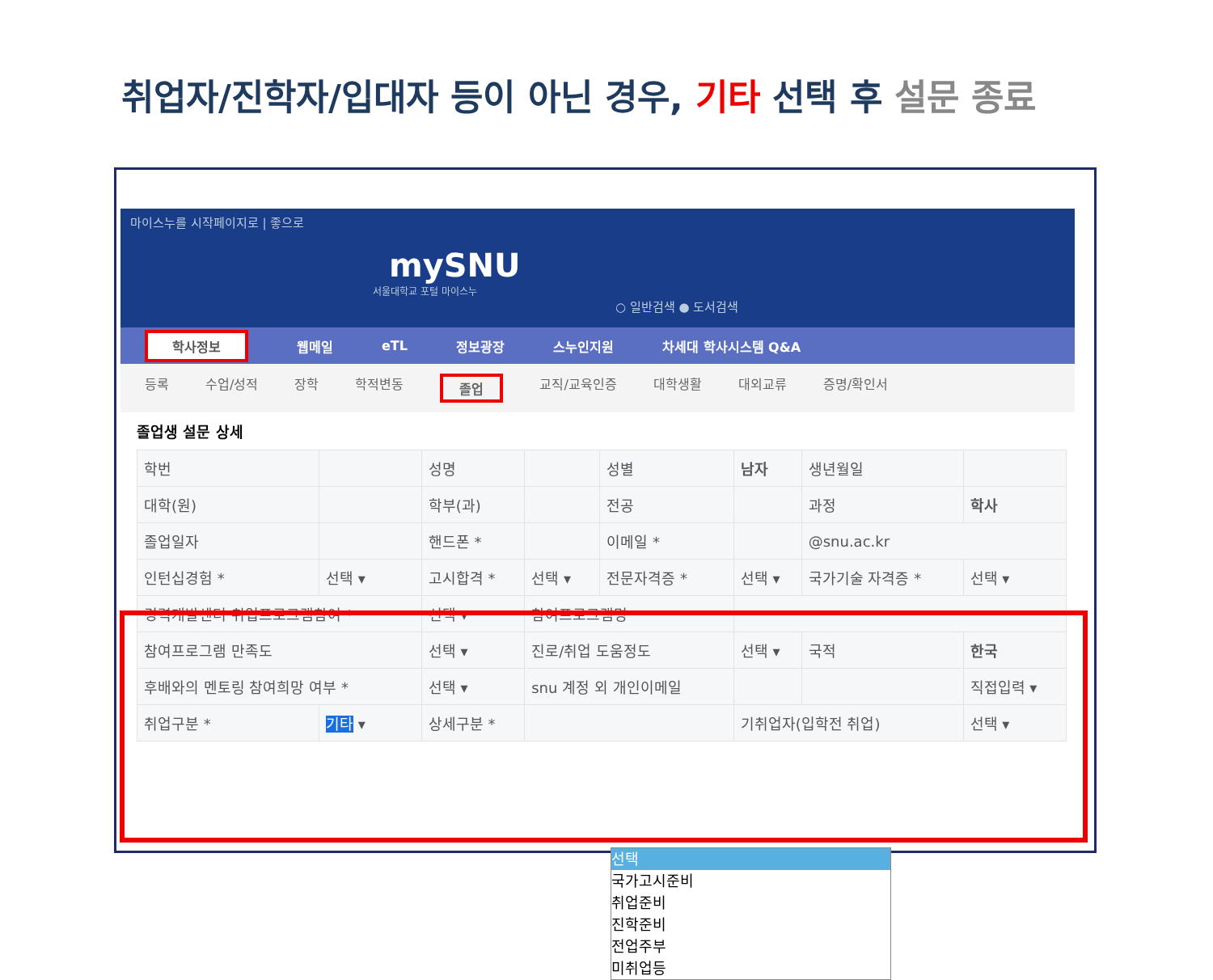취업자/진학자/입대자 등이 아닌 경우, 기타 선택 후 설문 종료
마이스누를 시작페이지로 | 좋으로
mySNU
서울대학교 포털 마이스누
○ 일반검색 ● 도서검색
학사정보 웹메일 eTL 정보광장 스누인지원 차세대 학사시스템 Q&A
등록 수업/성적 장학 학적변동 졸업 교직/교육인증 대학생활 대외교류 증명/확인서
졸업생 설문 상세
| 학번 | | 성명 | | 성별 | 남자 | 생년월일 | |
| 대학(원) | | 학부(과) | | 전공 | | 과정 | 학사 |
| 졸업일자 | | 핸드폰 * | | 이메일 * | | @snu.ac.kr | |
| 인턴십경험 * | 선택 ▾ | 고시합격 * | 선택 ▾ | 전문자격증 * | 선택 ▾ | 국가기술 자격증 * | 선택 ▾ |
| 경력개발센터 취업프로그램참여 * | | 선택 ▾ | 참여프로그램명 | | | | |
| 참여프로그램 만족도 | | 선택 ▾ | 진로/취업 도움정도 | | 선택 ▾ | 국적 | 한국 |
| 후배와의 멘토링 참여희망 여부 * | | 선택 ▾ | snu 계정 외 개인이메일 | | | | 직접입력 ▾ |
| 취업구분 * | 기타 ▾ | 상세구분 * | | | 기취업자(입학전 취업) | | 선택 ▾ |
선택
국가고시준비
취업준비
진학준비
전업주부
미취업등